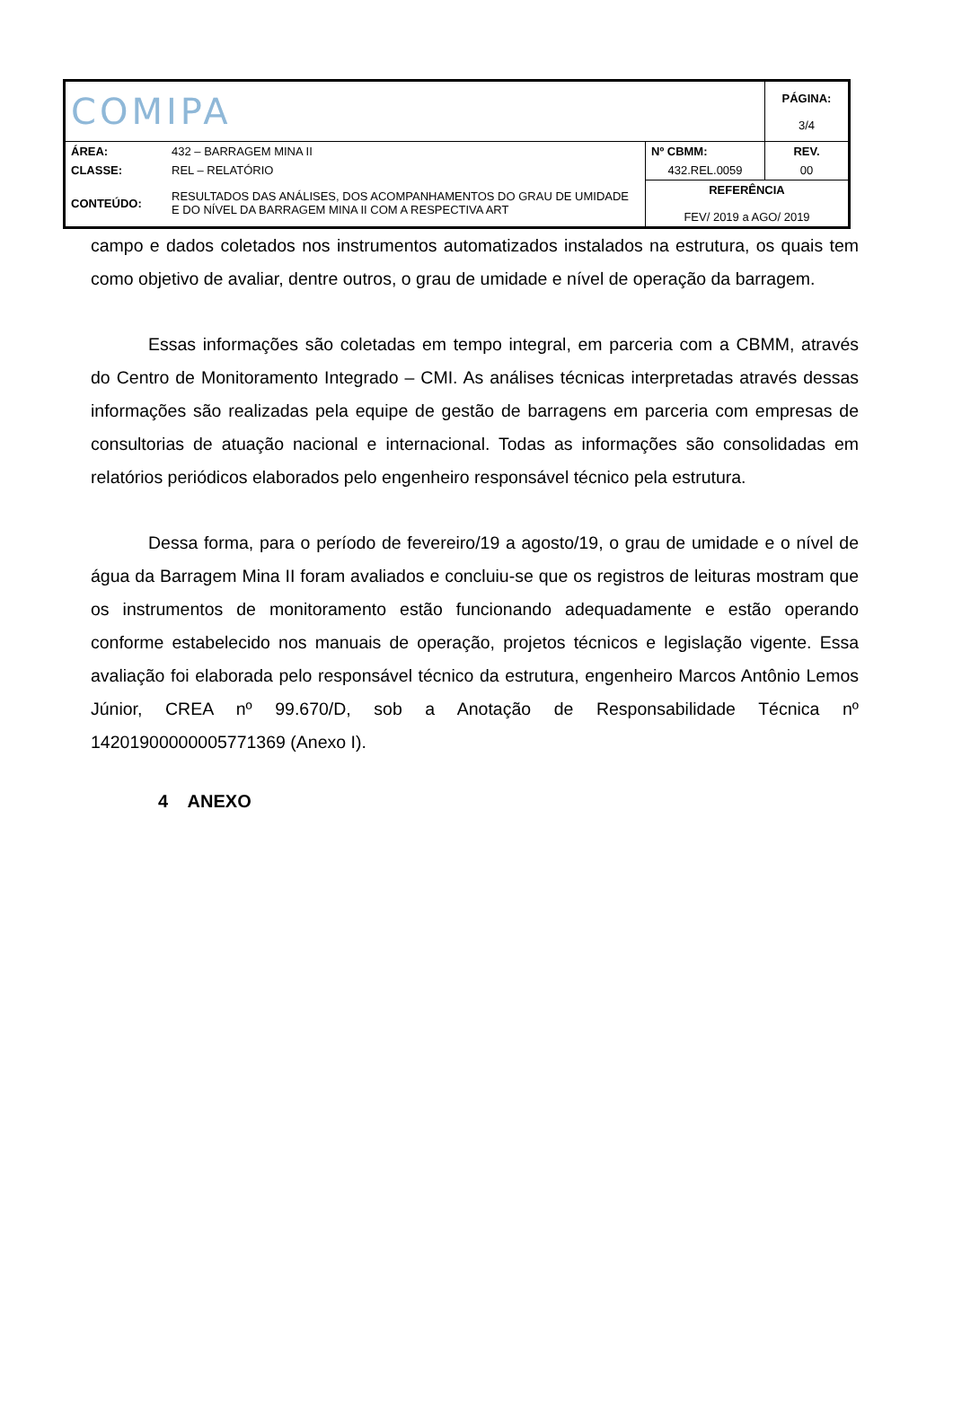| COMIPA | | | PÁGINA: 3/4 |
| ÁREA: | 432 – BARRAGEM MINA II | Nº CBMM: | REV. |
| CLASSE: | REL – RELATÓRIO | 432.REL.0059 | 00 |
| CONTEÚDO: | RESULTADOS DAS ANÁLISES, DOS ACOMPANHAMENTOS DO GRAU DE UMIDADE E DO NÍVEL DA BARRAGEM MINA II COM A RESPECTIVA ART | REFERÊNCIA FEV/ 2019 a AGO/ 2019 | |
campo e dados coletados nos instrumentos automatizados instalados na estrutura, os quais tem como objetivo de avaliar, dentre outros, o grau de umidade e nível de operação da barragem.
Essas informações são coletadas em tempo integral, em parceria com a CBMM, através do Centro de Monitoramento Integrado – CMI. As análises técnicas interpretadas através dessas informações são realizadas pela equipe de gestão de barragens em parceria com empresas de consultorias de atuação nacional e internacional. Todas as informações são consolidadas em relatórios periódicos elaborados pelo engenheiro responsável técnico pela estrutura.
Dessa forma, para o período de fevereiro/19 a agosto/19, o grau de umidade e o nível de água da Barragem Mina II foram avaliados e concluiu-se que os registros de leituras mostram que os instrumentos de monitoramento estão funcionando adequadamente e estão operando conforme estabelecido nos manuais de operação, projetos técnicos e legislação vigente. Essa avaliação foi elaborada pelo responsável técnico da estrutura, engenheiro Marcos Antônio Lemos Júnior, CREA nº 99.670/D, sob a Anotação de Responsabilidade Técnica nº 14201900000005771369 (Anexo I).
4 ANEXO